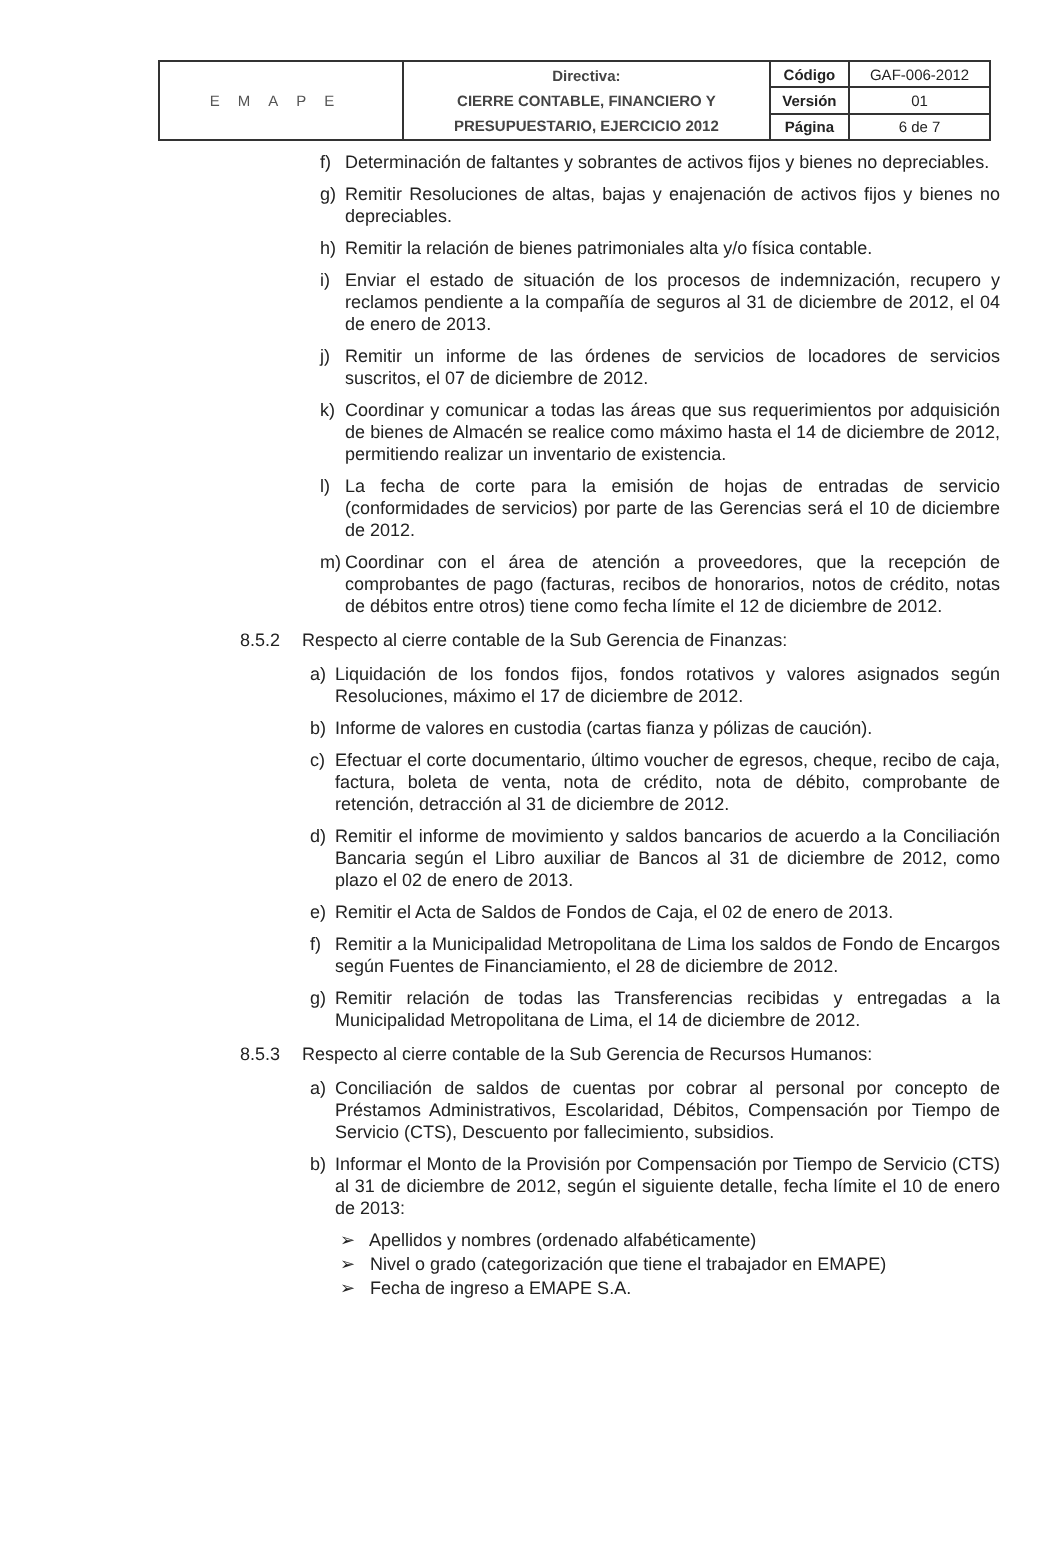| EMAPE | Directiva: CIERRE CONTABLE, FINANCIERO Y PRESUPUESTARIO, EJERCICIO 2012 | Código | GAF-006-2012 |
| | | Versión | 01 |
| | | Página | 6 de 7 |
f) Determinación de faltantes y sobrantes de activos fijos y bienes no depreciables.
g) Remitir Resoluciones de altas, bajas y enajenación de activos fijos y bienes no depreciables.
h) Remitir la relación de bienes patrimoniales alta y/o física contable.
i) Enviar el estado de situación de los procesos de indemnización, recupero y reclamos pendiente a la compañía de seguros al 31 de diciembre de 2012, el 04 de enero de 2013.
j) Remitir un informe de las órdenes de servicios de locadores de servicios suscritos, el 07 de diciembre de 2012.
k) Coordinar y comunicar a todas las áreas que sus requerimientos por adquisición de bienes de Almacén se realice como máximo hasta el 14 de diciembre de 2012, permitiendo realizar un inventario de existencia.
l) La fecha de corte para la emisión de hojas de entradas de servicio (conformidades de servicios) por parte de las Gerencias será el 10 de diciembre de 2012.
m) Coordinar con el área de atención a proveedores, que la recepción de comprobantes de pago (facturas, recibos de honorarios, notos de crédito, notas de débitos entre otros) tiene como fecha límite el 12 de diciembre de 2012.
8.5.2 Respecto al cierre contable de la Sub Gerencia de Finanzas:
a) Liquidación de los fondos fijos, fondos rotativos y valores asignados según Resoluciones, máximo el 17 de diciembre de 2012.
b) Informe de valores en custodia (cartas fianza y pólizas de caución).
c) Efectuar el corte documentario, último voucher de egresos, cheque, recibo de caja, factura, boleta de venta, nota de crédito, nota de débito, comprobante de retención, detracción al 31 de diciembre de 2012.
d) Remitir el informe de movimiento y saldos bancarios de acuerdo a la Conciliación Bancaria según el Libro auxiliar de Bancos al 31 de diciembre de 2012, como plazo el 02 de enero de 2013.
e) Remitir el Acta de Saldos de Fondos de Caja, el 02 de enero de 2013.
f) Remitir a la Municipalidad Metropolitana de Lima los saldos de Fondo de Encargos según Fuentes de Financiamiento, el 28 de diciembre de 2012.
g) Remitir relación de todas las Transferencias recibidas y entregadas a la Municipalidad Metropolitana de Lima, el 14 de diciembre de 2012.
8.5.3 Respecto al cierre contable de la Sub Gerencia de Recursos Humanos:
a) Conciliación de saldos de cuentas por cobrar al personal por concepto de Préstamos Administrativos, Escolaridad, Débitos, Compensación por Tiempo de Servicio (CTS), Descuento por fallecimiento, subsidios.
b) Informar el Monto de la Provisión por Compensación por Tiempo de Servicio (CTS) al 31 de diciembre de 2012, según el siguiente detalle, fecha límite el 10 de enero de 2013:
➢ Apellidos y nombres (ordenado alfabéticamente)
➢ Nivel o grado (categorización que tiene el trabajador en EMAPE)
➢ Fecha de ingreso a EMAPE S.A.